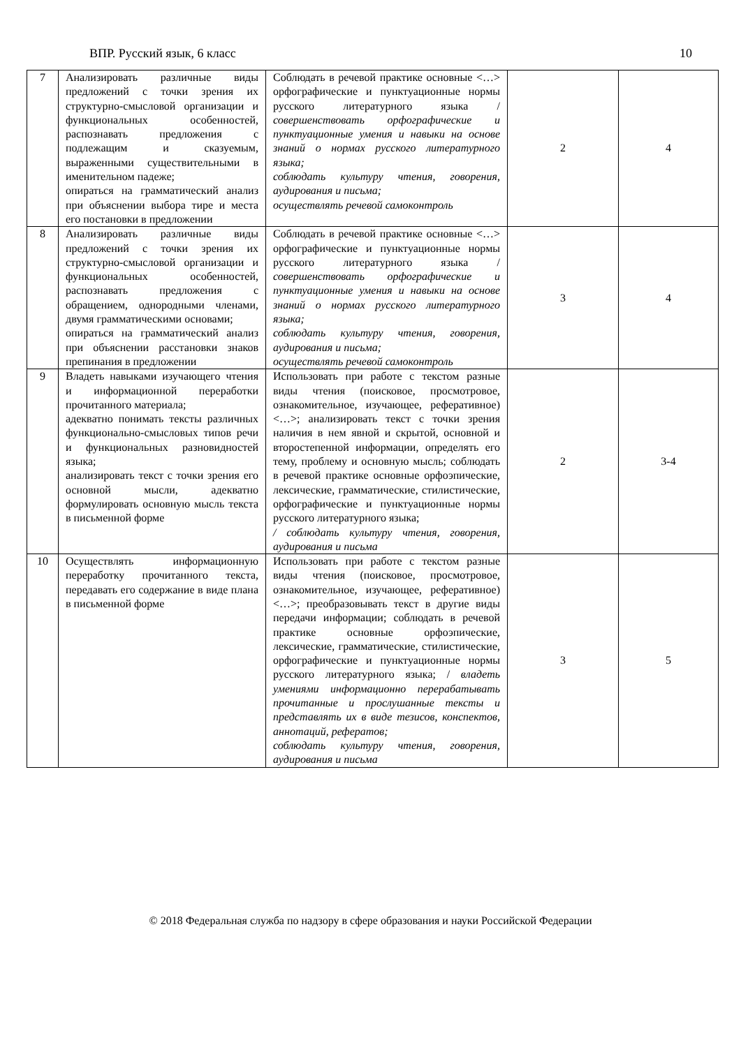ВПР. Русский язык, 6 класс 10
| 7 | Анализировать различные виды предложений с точки зрения их структурно-смысловой организации и функциональных особенностей, распознавать предложения с подлежащим и сказуемым, выраженными существительными в именительном падеже; опираться на грамматический анализ при объяснении выбора тире и места его постановки в предложении | Соблюдать в речевой практике основные <…> орфографические и пунктуационные нормы русского литературного языка / совершенствовать орфографические и пунктуационные умения и навыки на основе знаний о нормах русского литературного языка; соблюдать культуру чтения, говорения, аудирования и письма; осуществлять речевой самоконтроль | 2 | 4 |
| 8 | Анализировать различные виды предложений с точки зрения их структурно-смысловой организации и функциональных особенностей, распознавать предложения с обращением, однородными членами, двумя грамматическими основами; опираться на грамматический анализ при объяснении расстановки знаков препинания в предложении | Соблюдать в речевой практике основные <…> орфографические и пунктуационные нормы русского литературного языка / совершенствовать орфографические и пунктуационные умения и навыки на основе знаний о нормах русского литературного языка; соблюдать культуру чтения, говорения, аудирования и письма; осуществлять речевой самоконтроль | 3 | 4 |
| 9 | Владеть навыками изучающего чтения и информационной переработки прочитанного материала; адекватно понимать тексты различных функционально-смысловых типов речи и функциональных разновидностей языка; анализировать текст с точки зрения его основной мысли, адекватно формулировать основную мысль текста в письменной форме | Использовать при работе с текстом разные виды чтения (поисковое, просмотровое, ознакомительное, изучающее, реферативное) <…>; анализировать текст с точки зрения наличия в нем явной и скрытой, основной и второстепенной информации, определять его тему, проблему и основную мысль; соблюдать в речевой практике основные орфоэпические, лексические, грамматические, стилистические, орфографические и пунктуационные нормы русского литературного языка; / соблюдать культуру чтения, говорения, аудирования и письма | 2 | 3-4 |
| 10 | Осуществлять информационную переработку прочитанного текста, передавать его содержание в виде плана в письменной форме | Использовать при работе с текстом разные виды чтения (поисковое, просмотровое, ознакомительное, изучающее, реферативное) <…>; преобразовывать текст в другие виды передачи информации; соблюдать в речевой практике основные орфоэпические, лексические, грамматические, стилистические, орфографические и пунктуационные нормы русского литературного языка; / владеть умениями информационно перерабатывать прочитанные и прослушанные тексты и представлять их в виде тезисов, конспектов, аннотаций, рефератов; соблюдать культуру чтения, говорения, аудирования и письма | 3 | 5 |
© 2018 Федеральная служба по надзору в сфере образования и науки Российской Федерации